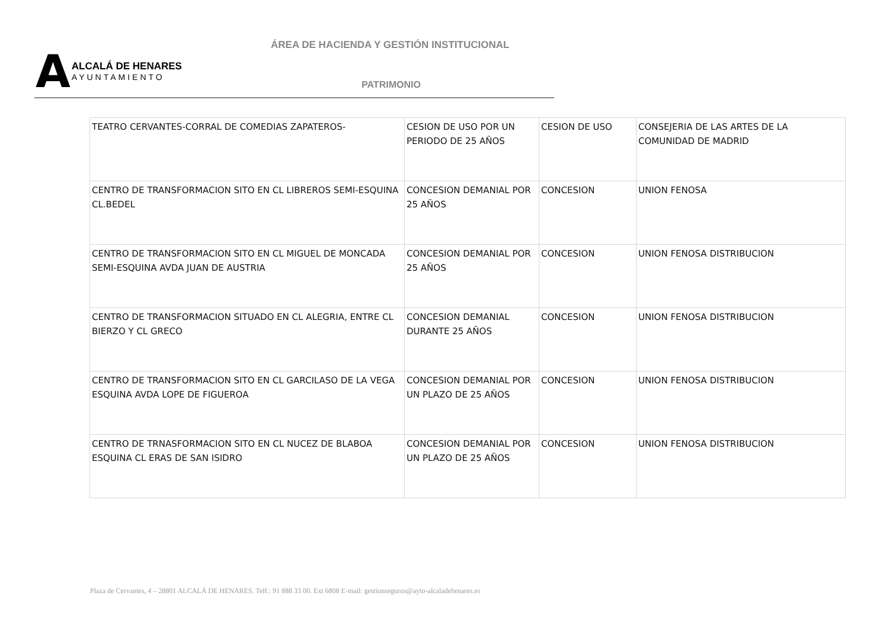ÁREA DE HACIENDA Y GESTIÓN INSTITUCIONAL
A
ALCALÁ DE HENARES
AYUNTAMIENTO
PATRIMONIO
| TEATRO CERVANTES-CORRAL DE COMEDIAS ZAPATEROS- | CESION DE USO POR UN PERIODO DE 25 AÑOS | CESION DE USO | CONSEJERIA DE LAS ARTES DE LA COMUNIDAD DE MADRID |
| CENTRO DE TRANSFORMACION SITO EN CL LIBREROS SEMI-ESQUINA CL.BEDEL | CONCESION DEMANIAL POR 25 AÑOS | CONCESION | UNION FENOSA |
| CENTRO DE TRANSFORMACION SITO EN CL MIGUEL DE MONCADA SEMI-ESQUINA AVDA JUAN DE AUSTRIA | CONCESION DEMANIAL POR 25 AÑOS | CONCESION | UNION FENOSA DISTRIBUCION |
| CENTRO DE TRANSFORMACION SITUADO EN CL ALEGRIA, ENTRE CL BIERZO Y CL GRECO | CONCESION DEMANIAL DURANTE 25 AÑOS | CONCESION | UNION FENOSA DISTRIBUCION |
| CENTRO DE TRANSFORMACION SITO EN CL GARCILASO DE LA VEGA ESQUINA AVDA LOPE DE FIGUEROA | CONCESION DEMANIAL POR UN PLAZO DE 25 AÑOS | CONCESION | UNION FENOSA DISTRIBUCION |
| CENTRO DE TRNASFORMACION SITO EN CL NUCEZ DE BLABOA ESQUINA CL ERAS DE SAN ISIDRO | CONCESION DEMANIAL POR UN PLAZO DE 25 AÑOS | CONCESION | UNION FENOSA DISTRIBUCION |
Plaza de Cervantes, 4 – 28801 ALCALÁ DE HENARES. Telf.: 91 888 33 00. Ext 6808 E-mail: gestionseguros@ayto-alcaladehenares.es